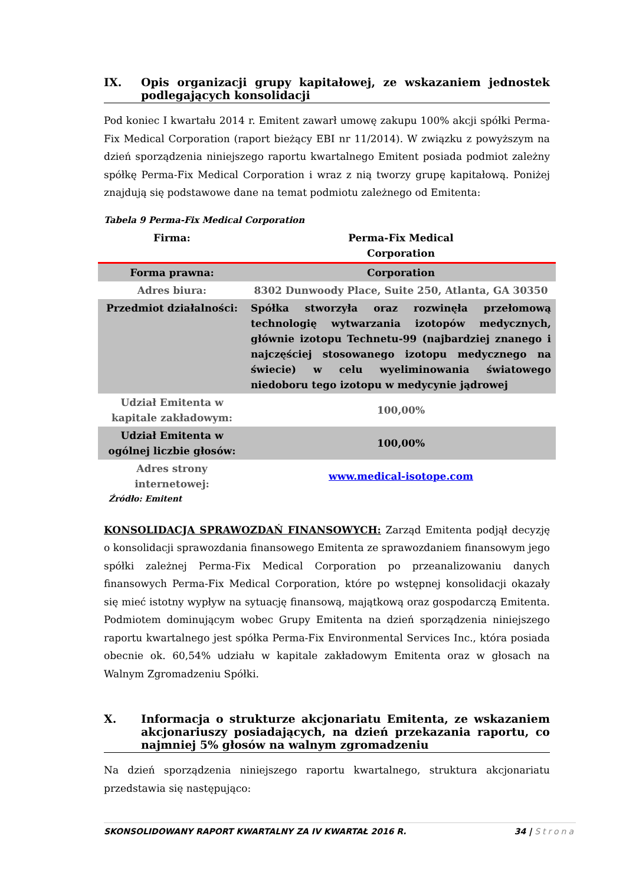IX. Opis organizacji grupy kapitałowej, ze wskazaniem jednostek podlegających konsolidacji
Pod koniec I kwartału 2014 r. Emitent zawarł umowę zakupu 100% akcji spółki Perma-Fix Medical Corporation (raport bieżący EBI nr 11/2014). W związku z powyższym na dzień sporządzenia niniejszego raportu kwartalnego Emitent posiada podmiot zależny spółkę Perma-Fix Medical Corporation i wraz z nią tworzy grupę kapitałową. Poniżej znajdują się podstawowe dane na temat podmiotu zależnego od Emitenta:
Tabela 9 Perma-Fix Medical Corporation
| Firma: | Perma-Fix Medical Corporation |
| Forma prawna: | Corporation |
| Adres biura: | 8302 Dunwoody Place, Suite 250, Atlanta, GA 30350 |
| Przedmiot działalności: | Spółka stworzyła oraz rozwinęła przełomową technologię wytwarzania izotopów medycznych, głównie izotopu Technetu-99 (najbardziej znanego i najczęściej stosowanego izotopu medycznego na świecie) w celu wyeliminowania światowego niedoboru tego izotopu w medycynie jądrowej |
| Udział Emitenta w kapitale zakładowym: | 100,00% |
| Udział Emitenta w ogólnej liczbie głosów: | 100,00% |
| Adres strony internetowej: | www.medical-isotope.com |
Źródło: Emitent
KONSOLIDACJA SPRAWOZDAŃ FINANSOWYCH: Zarząd Emitenta podjął decyzję o konsolidacji sprawozdania finansowego Emitenta ze sprawozdaniem finansowym jego spółki zależnej Perma-Fix Medical Corporation po przeanalizowaniu danych finansowych Perma-Fix Medical Corporation, które po wstępnej konsolidacji okazały się mieć istotny wypływ na sytuację finansową, majątkową oraz gospodarczą Emitenta. Podmiotem dominującym wobec Grupy Emitenta na dzień sporządzenia niniejszego raportu kwartalnego jest spółka Perma-Fix Environmental Services Inc., która posiada obecnie ok. 60,54% udziału w kapitale zakładowym Emitenta oraz w głosach na Walnym Zgromadzeniu Spółki.
X. Informacja o strukturze akcjonariatu Emitenta, ze wskazaniem akcjonariuszy posiadających, na dzień przekazania raportu, co najmniej 5% głosów na walnym zgromadzeniu
Na dzień sporządzenia niniejszego raportu kwartalnego, struktura akcjonariatu przedstawia się następująco:
SKONSOLIDOWANY RAPORT KWARTALNY ZA IV KWARTAŁ 2016 R. 34 | Strona